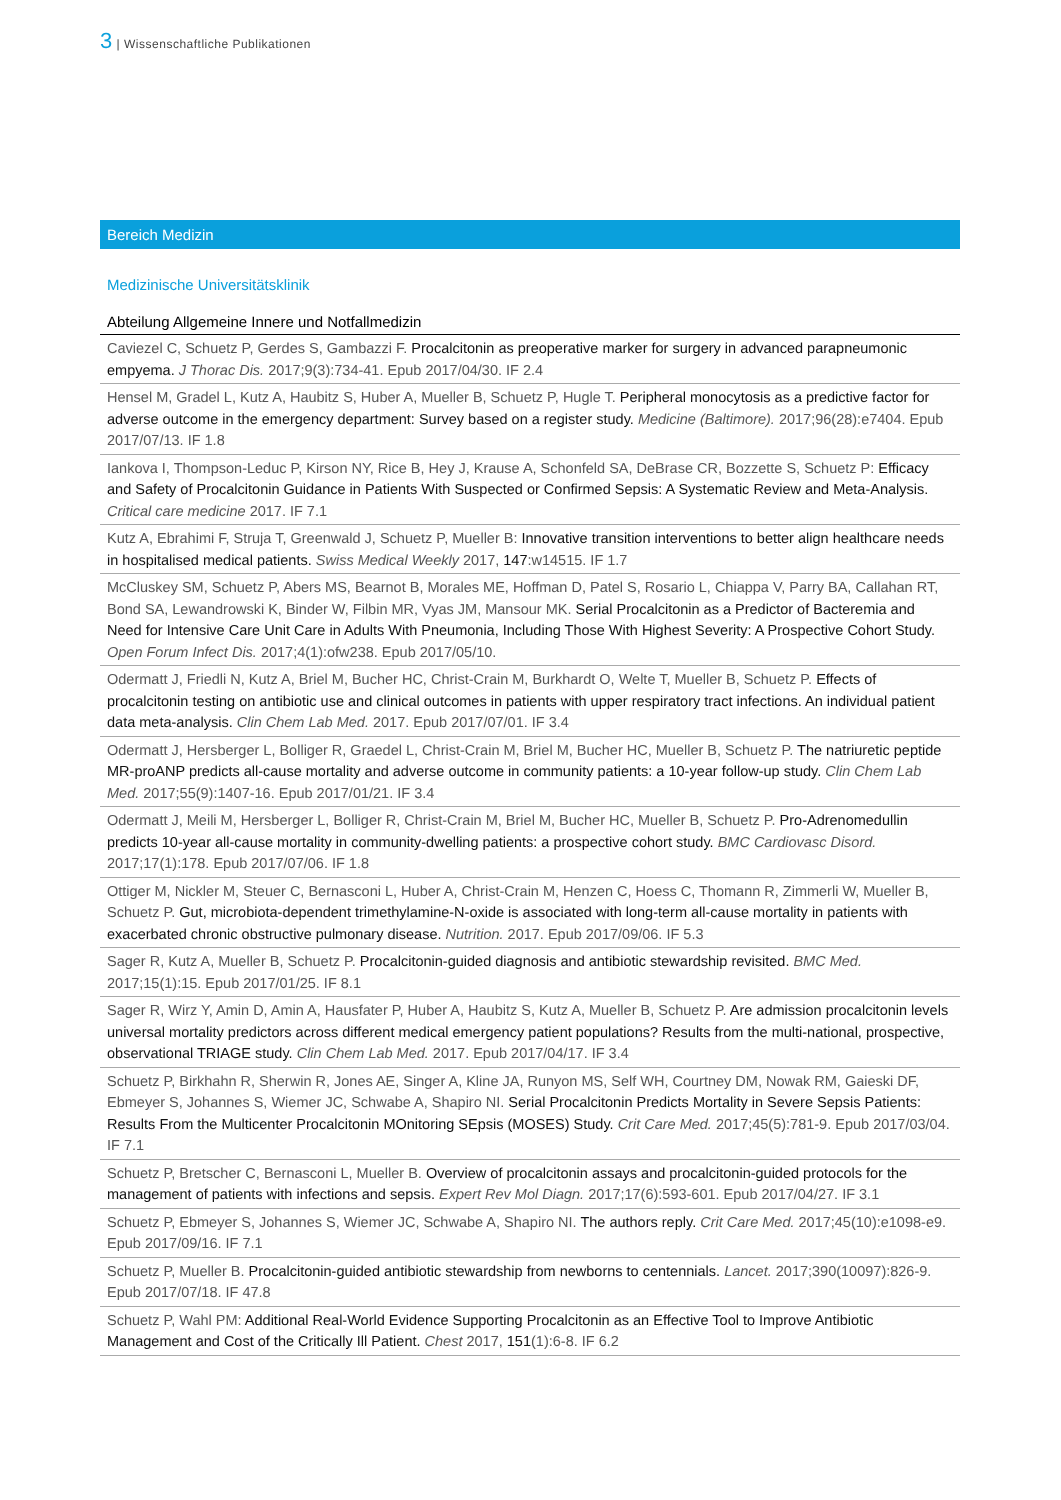3 | Wissenschaftliche Publikationen
Bereich Medizin
Medizinische Universitätsklinik
Abteilung Allgemeine Innere und Notfallmedizin
Caviezel C, Schuetz P, Gerdes S, Gambazzi F. Procalcitonin as preoperative marker for surgery in advanced parapneumonic empyema. J Thorac Dis. 2017;9(3):734-41. Epub 2017/04/30. IF 2.4
Hensel M, Gradel L, Kutz A, Haubitz S, Huber A, Mueller B, Schuetz P, Hugle T. Peripheral monocytosis as a predictive factor for adverse outcome in the emergency department: Survey based on a register study. Medicine (Baltimore). 2017;96(28):e7404. Epub 2017/07/13. IF 1.8
Iankova I, Thompson-Leduc P, Kirson NY, Rice B, Hey J, Krause A, Schonfeld SA, DeBrase CR, Bozzette S, Schuetz P: Efficacy and Safety of Procalcitonin Guidance in Patients With Suspected or Confirmed Sepsis: A Systematic Review and Meta-Analysis. Critical care medicine 2017. IF 7.1
Kutz A, Ebrahimi F, Struja T, Greenwald J, Schuetz P, Mueller B: Innovative transition interventions to better align healthcare needs in hospitalised medical patients. Swiss Medical Weekly 2017, 147:w14515. IF 1.7
McCluskey SM, Schuetz P, Abers MS, Bearnot B, Morales ME, Hoffman D, Patel S, Rosario L, Chiappa V, Parry BA, Callahan RT, Bond SA, Lewandrowski K, Binder W, Filbin MR, Vyas JM, Mansour MK. Serial Procalcitonin as a Predictor of Bacteremia and Need for Intensive Care Unit Care in Adults With Pneumonia, Including Those With Highest Severity: A Prospective Cohort Study. Open Forum Infect Dis. 2017;4(1):ofw238. Epub 2017/05/10.
Odermatt J, Friedli N, Kutz A, Briel M, Bucher HC, Christ-Crain M, Burkhardt O, Welte T, Mueller B, Schuetz P. Effects of procalcitonin testing on antibiotic use and clinical outcomes in patients with upper respiratory tract infections. An individual patient data meta-analysis. Clin Chem Lab Med. 2017. Epub 2017/07/01. IF 3.4
Odermatt J, Hersberger L, Bolliger R, Graedel L, Christ-Crain M, Briel M, Bucher HC, Mueller B, Schuetz P. The natriuretic peptide MR-proANP predicts all-cause mortality and adverse outcome in community patients: a 10-year follow-up study. Clin Chem Lab Med. 2017;55(9):1407-16. Epub 2017/01/21. IF 3.4
Odermatt J, Meili M, Hersberger L, Bolliger R, Christ-Crain M, Briel M, Bucher HC, Mueller B, Schuetz P. Pro-Adrenomedullin predicts 10-year all-cause mortality in community-dwelling patients: a prospective cohort study. BMC Cardiovasc Disord. 2017;17(1):178. Epub 2017/07/06. IF 1.8
Ottiger M, Nickler M, Steuer C, Bernasconi L, Huber A, Christ-Crain M, Henzen C, Hoess C, Thomann R, Zimmerli W, Mueller B, Schuetz P. Gut, microbiota-dependent trimethylamine-N-oxide is associated with long-term all-cause mortality in patients with exacerbated chronic obstructive pulmonary disease. Nutrition. 2017. Epub 2017/09/06. IF 5.3
Sager R, Kutz A, Mueller B, Schuetz P. Procalcitonin-guided diagnosis and antibiotic stewardship revisited. BMC Med. 2017;15(1):15. Epub 2017/01/25. IF 8.1
Sager R, Wirz Y, Amin D, Amin A, Hausfater P, Huber A, Haubitz S, Kutz A, Mueller B, Schuetz P. Are admission procalcitonin levels universal mortality predictors across different medical emergency patient populations? Results from the multi-national, prospective, observational TRIAGE study. Clin Chem Lab Med. 2017. Epub 2017/04/17. IF 3.4
Schuetz P, Birkhahn R, Sherwin R, Jones AE, Singer A, Kline JA, Runyon MS, Self WH, Courtney DM, Nowak RM, Gaieski DF, Ebmeyer S, Johannes S, Wiemer JC, Schwabe A, Shapiro NI. Serial Procalcitonin Predicts Mortality in Severe Sepsis Patients: Results From the Multicenter Procalcitonin MOnitoring SEpsis (MOSES) Study. Crit Care Med. 2017;45(5):781-9. Epub 2017/03/04. IF 7.1
Schuetz P, Bretscher C, Bernasconi L, Mueller B. Overview of procalcitonin assays and procalcitonin-guided protocols for the management of patients with infections and sepsis. Expert Rev Mol Diagn. 2017;17(6):593-601. Epub 2017/04/27. IF 3.1
Schuetz P, Ebmeyer S, Johannes S, Wiemer JC, Schwabe A, Shapiro NI. The authors reply. Crit Care Med. 2017;45(10):e1098-e9. Epub 2017/09/16. IF 7.1
Schuetz P, Mueller B. Procalcitonin-guided antibiotic stewardship from newborns to centennials. Lancet. 2017;390(10097):826-9. Epub 2017/07/18. IF 47.8
Schuetz P, Wahl PM: Additional Real-World Evidence Supporting Procalcitonin as an Effective Tool to Improve Antibiotic Management and Cost of the Critically Ill Patient. Chest 2017, 151(1):6-8. IF 6.2